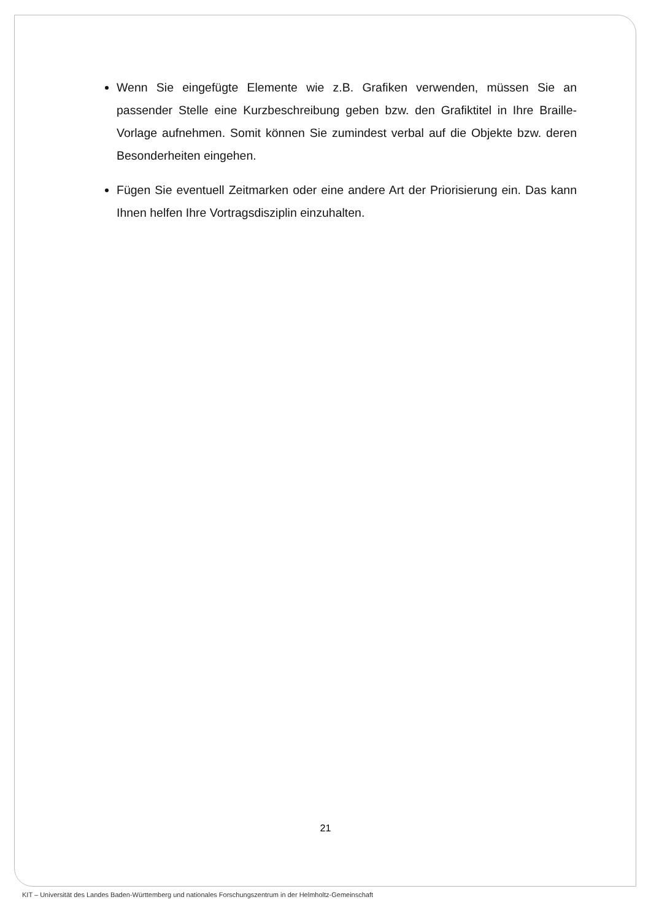Wenn Sie eingefügte Elemente wie z.B. Grafiken verwenden, müssen Sie an passender Stelle eine Kurzbeschreibung geben bzw. den Grafiktitel in Ihre Braille-Vorlage aufnehmen. Somit können Sie zumindest verbal auf die Objekte bzw. deren Besonderheiten eingehen.
Fügen Sie eventuell Zeitmarken oder eine andere Art der Priorisierung ein. Das kann Ihnen helfen Ihre Vortragsdisziplin einzuhalten.
21
KIT – Universität des Landes Baden-Württemberg und nationales Forschungszentrum in der Helmholtz-Gemeinschaft